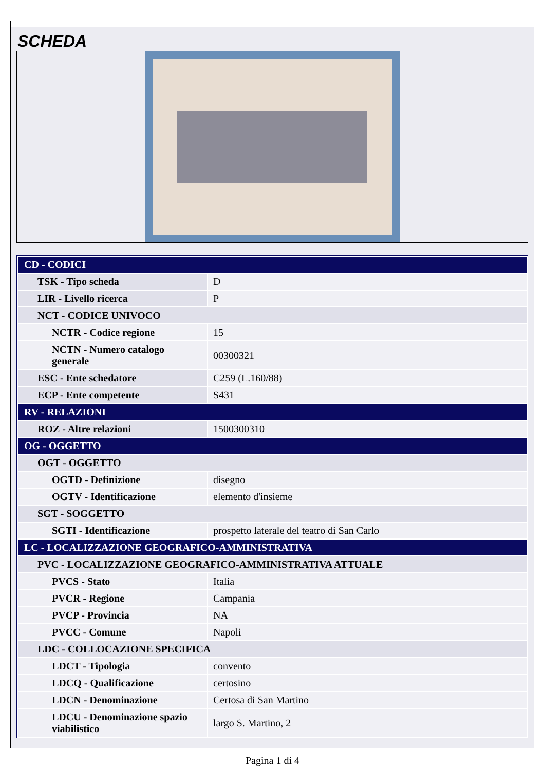SCHEDA
| CD - CODICI | |
| TSK - Tipo scheda | D |
| LIR - Livello ricerca | P |
| NCT - CODICE UNIVOCO | |
| NCTR - Codice regione | 15 |
| NCTN - Numero catalogo generale | 00300321 |
| ESC - Ente schedatore | C259 (L.160/88) |
| ECP - Ente competente | S431 |
| RV - RELAZIONI | |
| ROZ - Altre relazioni | 1500300310 |
| OG - OGGETTO | |
| OGT - OGGETTO | |
| OGTD - Definizione | disegno |
| OGTV - Identificazione | elemento d'insieme |
| SGT - SOGGETTO | |
| SGTI - Identificazione | prospetto laterale del teatro di San Carlo |
| LC - LOCALIZZAZIONE GEOGRAFICO-AMMINISTRATIVA | |
| PVC - LOCALIZZAZIONE GEOGRAFICO-AMMINISTRATIVA ATTUALE | |
| PVCS - Stato | Italia |
| PVCR - Regione | Campania |
| PVCP - Provincia | NA |
| PVCC - Comune | Napoli |
| LDC - COLLOCAZIONE SPECIFICA | |
| LDCT - Tipologia | convento |
| LDCQ - Qualificazione | certosino |
| LDCN - Denominazione | Certosa di San Martino |
| LDCU - Denominazione spazio viabilistico | largo S. Martino, 2 |
Pagina 1 di 4